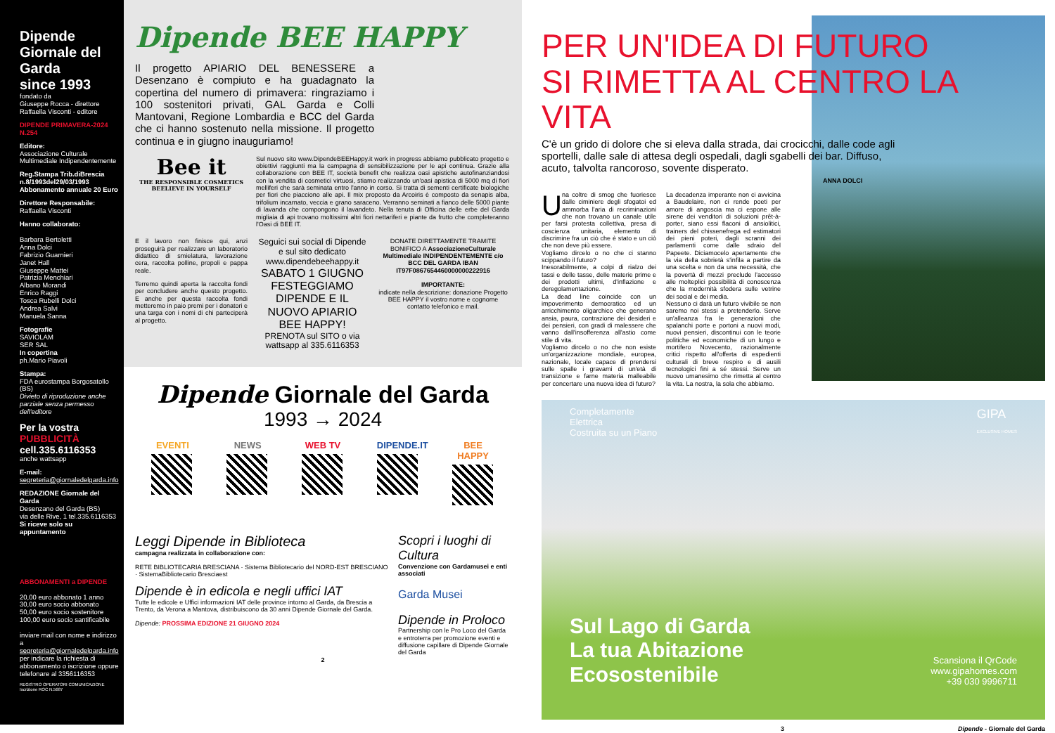Dipende
Giornale del Garda
since 1993
fondato da
Giuseppe Rocca - direttore
Raffaella Visconti - editore
DIPENDE PRIMAVERA-2024 N.254
Editore:
Associazione Culturale Multimediale Indipendentemente
Reg.Stampa Trib.diBrescia n.8/1993del29/03/1993 Abbonamento annuale 20 Euro
Direttore Responsabile:
Raffaella Visconti
Hanno collaborato:
Barbara Bertoletti
Anna Dolci
Fabrizio Guarnieri
Janet Hall
Giuseppe Mattei
Patrizia Menchiari
Albano Morandi
Enrico Raggi
Tosca Rubelli Dolci
Andrea Salvi
Manuela Sanna
Fotografie
SAVIOLAM
SER SAL
In copertina
ph.Mario Piavoli
Stampa:
FDA eurostampa Borgosatollo (BS)
Divieto di riproduzione anche parziale senza permesso dell'editore
Per la vostra PUBBLICITÀ
cell.335.6116353
anche wattsapp
E-mail:
segreteria@giornaledelgarda.info
REDAZIONE Giornale del Garda
Desenzano del Garda (BS)
via delle Rive, 1 tel.335.6116353
Si riceve solo su appuntamento
ABBONAMENTI a DIPENDE
20,00 euro abbonato 1 anno
30,00 euro socio abbonato
50,00 euro socio sostenitore
100,00 euro socio santificabile
inviare mail con nome e indirizzo a segreteria@giornaledelgarda.info per indicare la richiesta di abbonamento o iscrizione oppure telefonare al 3356116353
REGISTRO OPERATORI COMUNICAZIONE Iscrizione ROC N.5687
Dipende BEE HAPPY
Il progetto APIARIO DEL BENESSERE a Desenzano è compiuto e ha guadagnato la copertina del numero di primavera: ringraziamo i 100 sostenitori privati, GAL Garda e Colli Mantovani, Regione Lombardia e BCC del Garda che ci hanno sostenuto nella missione. Il progetto continua e in giugno inauguriamo!
Bee it
THE RESPONSIBLE COSMETICS
BEELIEVE IN YOURSELF
Sul nuovo sito www.DipendeBEEHappy.it work in progress abbiamo pubblicato progetto e obiettivi raggiunti ma la campagna di sensibilizzazione per le api continua. Grazie alla collaborazione con BEE IT, società benefit che realizza oasi apistiche autofinanziandosi con la vendita di cosmetici virtuosi, stiamo realizzando un'oasi apistica di 5000 mq di fiori melliferi che sarà seminata entro l'anno in corso. Si tratta di sementi certificate biologiche per fiori che piacciono alle api. Il mix proposto da Arcoiris è composto da senapis alba, trifolium incarnato, veccia e grano saraceno. Verranno seminati a fianco delle 5000 piante di lavanda che compongono il lavandeto. Nella tenuta di Officina delle erbe del Garda migliaia di api trovano moltissimi altri fiori nettariferi e piante da frutto che completeranno l'Oasi di BEE IT.
E il lavoro non finisce qui, anzi proseguirà per realizzare un laboratorio didattico di smielatura, lavorazione cera, raccolta polline, propoli e pappa reale.
Terremo quindi aperta la raccolta fondi per concludere anche questo progetto. E anche per questa raccolta fondi metteremo in paio premi per i donatori e una targa con i nomi di chi parteciperà al progetto.
Seguici sui social di Dipende e sul sito dedicato www.dipendebeehappy.it
SABATO 1 GIUGNO FESTEGGIAMO DIPENDE E IL NUOVO APIARIO BEE HAPPY!
PRENOTA sul SITO o via wattsapp al 335.6116353
DONATE DIRETTAMENTE TRAMITE BONIFICO A AssociazioneCulturale Multimediale INDIPENDENTEMENTE c/o BCC DEL GARDA IBAN IT97F0867654460000000222916
IMPORTANTE:
indicate nella descrizione: donazione Progetto BEE HAPPY il vostro nome e cognome contatto telefonico e mail.
Dipende Giornale del Garda
1993 → 2024
EVENTI NEWS WEB TV DIPENDE.IT
BEE HAPPY
Leggi Dipende in Biblioteca
campagna realizzata in collaborazione con:
RETE BIBLIOTECARIA BRESCIANA · Sistema Bibliotecario del NORD-EST BRESCIANO · SistemaBibliotecario Bresciaest
Dipende è in edicola e negli uffici IAT
Tutte le edicole e Uffici informazioni IAT delle province intorno al Garda, da Brescia a Trento, da Verona a Mantova, distribuiscono da 30 anni Dipende Giornale del Garda.
Dipende: PROSSIMA EDIZIONE 21 GIUGNO 2024
Scopri i luoghi di Cultura
Convenzione con Gardamusei e enti associati
Garda Musei
Dipende in Proloco
Partnership con le Pro Loco del Garda e entroterra per promozione eventi e diffusione capillare di Dipende Giornale del Garda
2
PER UN'IDEA DI FUTURO SI RIMETTA AL CENTRO LA VITA
C'è un grido di dolore che si eleva dalla strada, dai crocicchi, dalle code agli sportelli, dalle sale di attesa degli ospedali, dagli sgabelli dei bar. Diffuso, acuto, talvolta rancoroso, sovente disperato.
ANNA DOLCI
Una coltre di smog che fuoriesce dalle ciminiere degli sfogatoi ed ammorba l'aria di recriminazioni che non trovano un canale utile per farsi protesta collettiva, presa di coscienza unitaria, elemento di discrimine fra un ciò che è stato e un ciò che non deve più essere.
Vogliamo dircelo o no che ci stanno scippando il futuro?
Inesorabilmente, a colpi di rialzo dei tassi e delle tasse, delle materie prime e dei prodotti ultimi, d'inflazione e deregolamentazione.
La dead line coincide con un impoverimento democratico ed un arricchimento oligarchico che generano ansia, paura, contrazione dei desideri e dei pensieri, con gradi di malessere che vanno dall'insofferenza all'astio come stile di vita.
Vogliamo dircelo o no che non esiste un'organizzazione mondiale, europea, nazionale, locale capace di prendersi sulle spalle i gravami di un'età di transizione e farne materia malleabile per concertare una nuova idea di futuro?
La decadenza imperante non ci avvicina a Baudelaire, non ci rende poeti per amore di angoscia ma ci espone alle sirene dei venditori di soluzioni prêt-à-porter, siano essi flaconi di ansiolitici, trainers del chissenefrega ed estimatori dei pieni poteri, dagli scranni dei parlamenti come dalle sdraio del Papeete. Diciamocelo apertamente che la via della sobrietà s'infila a partire da una scelta e non da una necessità, che la povertà di mezzi preclude l'accesso alle molteplici possibilità di conoscenza che la modernità sfodera sulle vetrine dei social e dei media.
Nessuno ci darà un futuro vivibile se non saremo noi stessi a pretenderlo. Serve un'alleanza fra le generazioni che spalanchi porte e portoni a nuovi modi, nuovi pensieri, discontinui con le teorie politiche ed economiche di un lungo e mortifero Novecento, razionalmente critici rispetto all'offerta di espedienti culturali di breve respiro e di ausili tecnologici fini a sé stessi. Serve un nuovo umanesimo che rimetta al centro la vita. La nostra, la sola che abbiamo.
Completamente
Elettrica
Costruita su un Piano GIPA
EXCLUSIVE HOMES
Sul Lago di Garda
La tua Abitazione
Ecosostenibile Scansiona il QrCode
www.gipahomes.com
+39 030 9996711
3 Dipende - Giornale del Garda